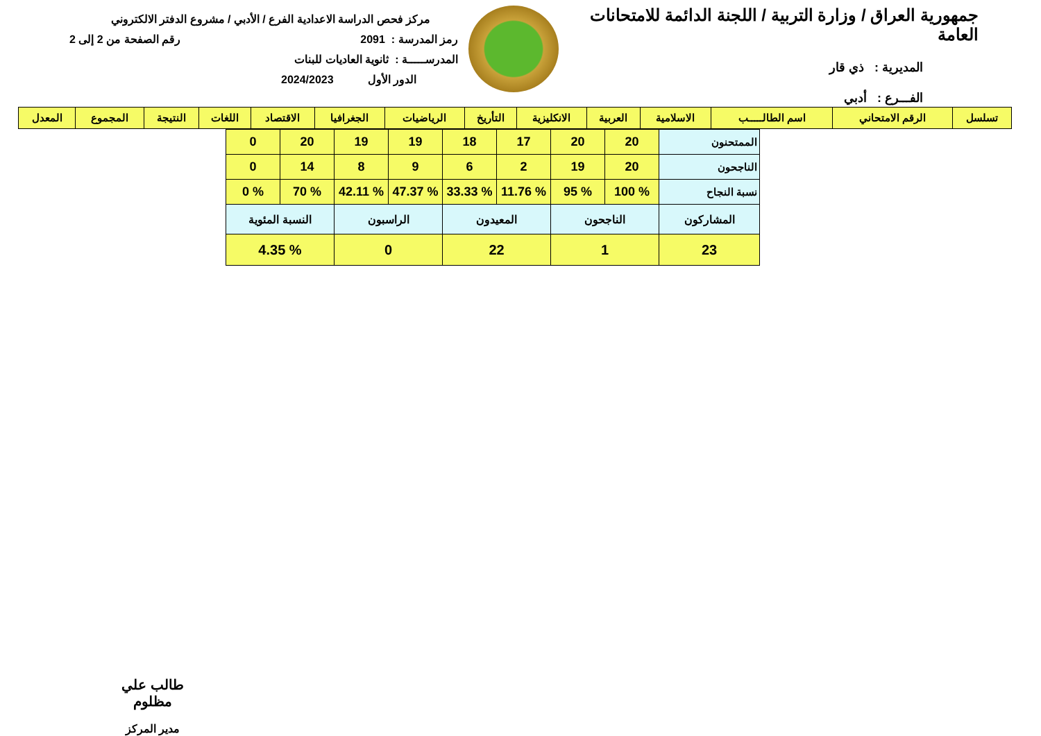جمهورية العراق / وزارة التربية / اللجنة الدائمة للامتحانات العامة
المديرية : ذي قار
الفـــرع : أدبي
مركز فحص الدراسة الاعدادية الفرع / الأدبي / مشروع الدفتر الالكتروني
رمز المدرسة : 2091 رقم الصفحة من 2 إلى 2
المدرســـــة : ثانوية العاديات للبنات
الدور الأول 2024/2023
| تسلسل | الرقم الامتحاني | اسم الطالـــــب | الاسلامية | العربية | الانكليزية | التأريخ | الرياضيات | الجغرافيا | الاقتصاد | اللغات | النتيجة | المجموع | المعدل |
| --- | --- | --- | --- | --- | --- | --- | --- | --- | --- | --- | --- | --- | --- |
| الممتحنون | 20 | 20 | 17 | 18 | 19 | 19 | 20 | 0 |
| الناجحون | 20 | 19 | 2 | 6 | 9 | 8 | 14 | 0 |
| نسبة النجاح | % 100 | % 95 | % 11.76 | % 33.33 | % 47.37 | % 42.11 | % 70 | % 0 |
| المشاركون | الناجحون | | المعيدون | | الراسبون | | النسبة المئوية | |
| 23 | 1 | | 22 | | 0 | | % 4.35 | |
طالب علي مظلوم
مدير المركز